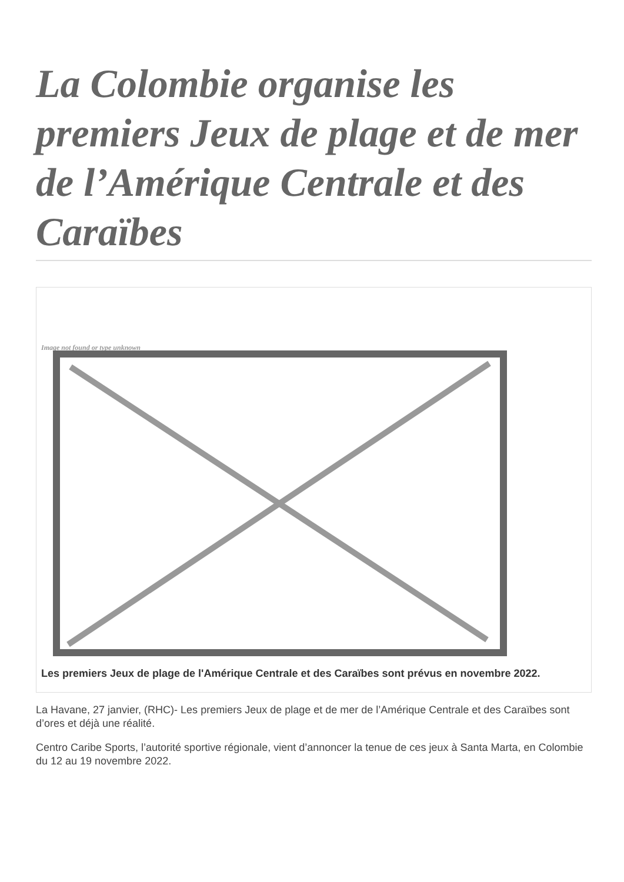La Colombie organise les premiers Jeux de plage et de mer de l’Amérique Centrale et des Caraïbes
Image not found or type unknown
Les premiers Jeux de plage de l'Amérique Centrale et des Caraïbes sont prévus en novembre 2022.
La Havane, 27 janvier, (RHC)- Les premiers Jeux de plage et de mer de l’Amérique Centrale et des Caraïbes sont d’ores et déjà une réalité.
Centro Caribe Sports, l’autorité sportive régionale, vient d’annoncer la tenue de ces jeux à Santa Marta, en Colombie du 12 au 19 novembre 2022.